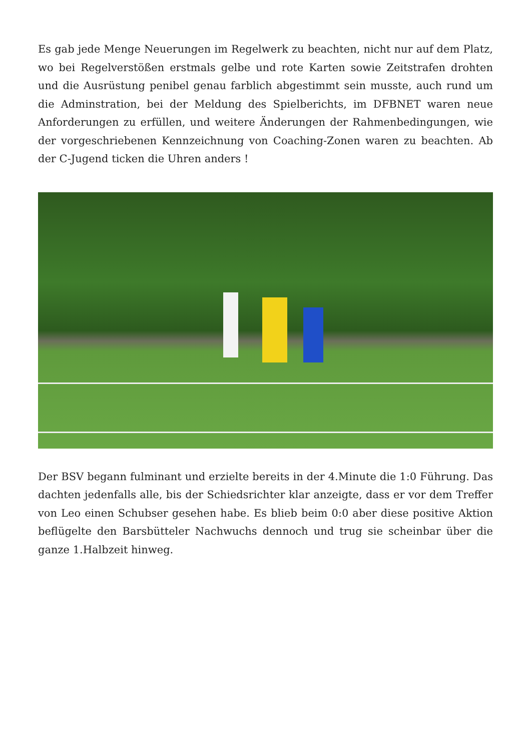Es gab jede Menge Neuerungen im Regelwerk zu beachten, nicht nur auf dem Platz, wo bei Regelverstößen erstmals gelbe und rote Karten sowie Zeitstrafen drohten und die Ausrüstung penibel genau farblich abgestimmt sein musste, auch rund um die Adminstration, bei der Meldung des Spielberichts, im DFBNET waren neue Anforderungen zu erfüllen, und weitere Änderungen der Rahmenbedingungen, wie der vorgeschriebenen Kennzeichnung von Coaching-Zonen waren zu beachten. Ab der C-Jugend ticken die Uhren anders !
Der BSV begann fulminant und erzielte bereits in der 4.Minute die 1:0 Führung. Das dachten jedenfalls alle, bis der Schiedsrichter klar anzeigte, dass er vor dem Treffer von Leo einen Schubser gesehen habe. Es blieb beim 0:0 aber diese positive Aktion beflügelte den Barsbütteler Nachwuchs dennoch und trug sie scheinbar über die ganze 1.Halbzeit hinweg.